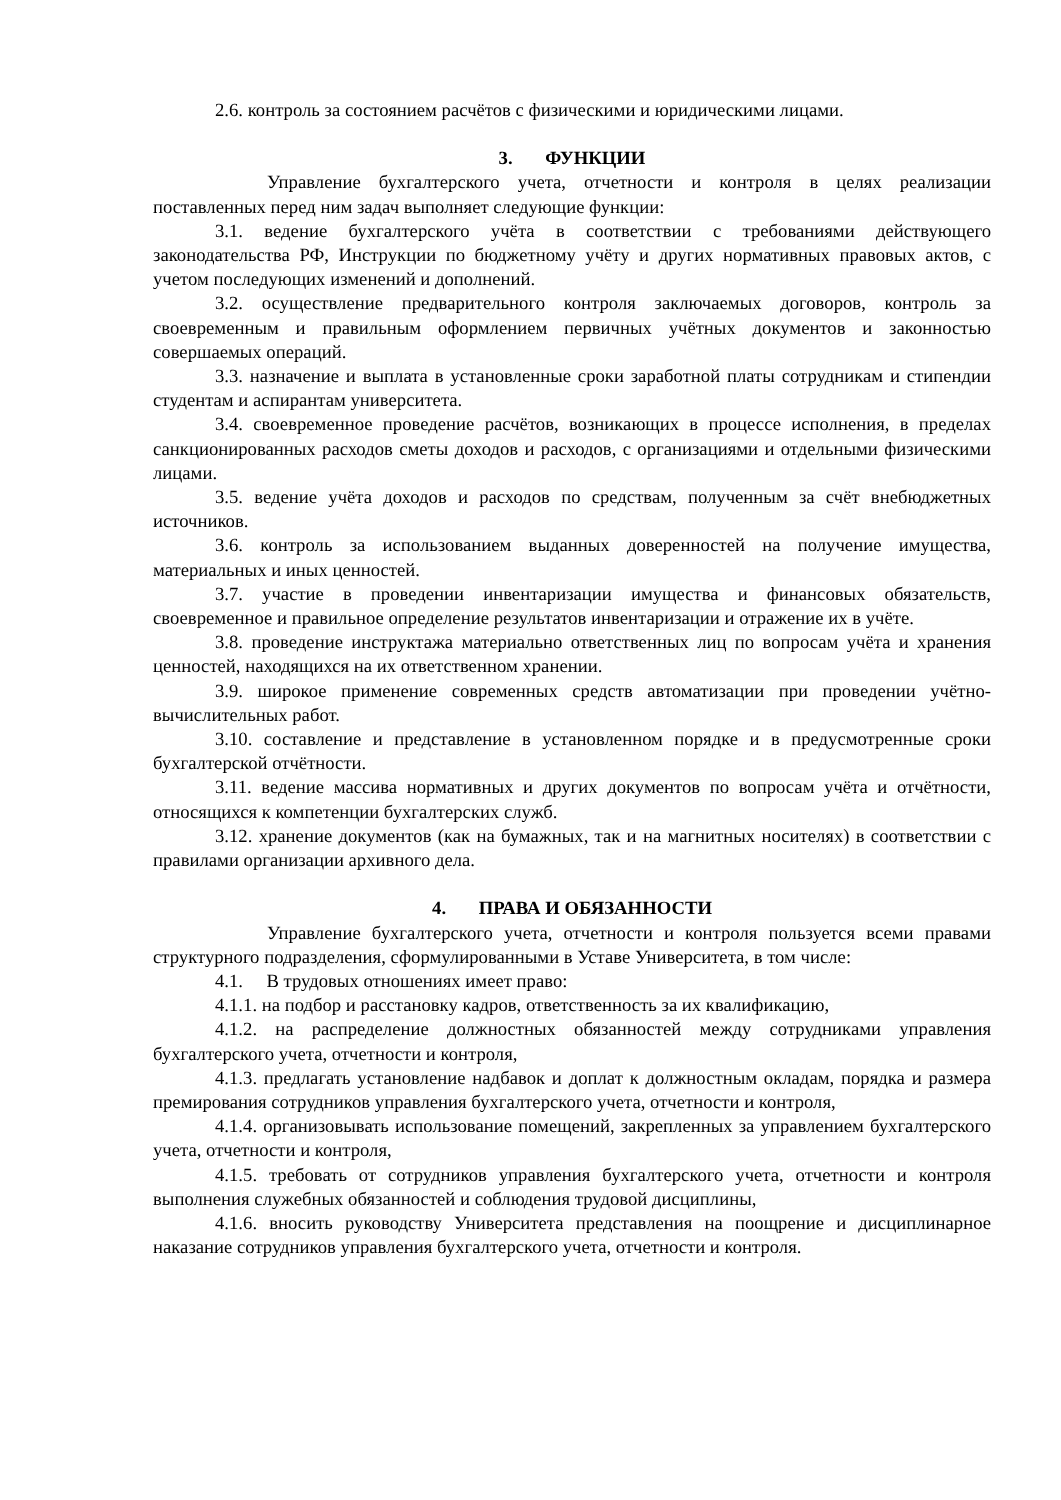2.6. контроль за состоянием расчётов с физическими и юридическими лицами.
3. ФУНКЦИИ
Управление бухгалтерского учета, отчетности и контроля в целях реализации поставленных перед ним задач выполняет следующие функции:
3.1. ведение бухгалтерского учёта в соответствии с требованиями действующего законодательства РФ, Инструкции по бюджетному учёту и других нормативных правовых актов, с учетом последующих изменений и дополнений.
3.2. осуществление предварительного контроля заключаемых договоров, контроль за своевременным и правильным оформлением первичных учётных документов и законностью совершаемых операций.
3.3. назначение и выплата в установленные сроки заработной платы сотрудникам и стипендии студентам и аспирантам университета.
3.4. своевременное проведение расчётов, возникающих в процессе исполнения, в пределах санкционированных расходов сметы доходов и расходов, с организациями и отдельными физическими лицами.
3.5. ведение учёта доходов и расходов по средствам, полученным за счёт внебюджетных источников.
3.6. контроль за использованием выданных доверенностей на получение имущества, материальных и иных ценностей.
3.7. участие в проведении инвентаризации имущества и финансовых обязательств, своевременное и правильное определение результатов инвентаризации и отражение их в учёте.
3.8. проведение инструктажа материально ответственных лиц по вопросам учёта и хранения ценностей, находящихся на их ответственном хранении.
3.9. широкое применение современных средств автоматизации при проведении учётно-вычислительных работ.
3.10. составление и представление в установленном порядке и в предусмотренные сроки бухгалтерской отчётности.
3.11. ведение массива нормативных и других документов по вопросам учёта и отчётности, относящихся к компетенции бухгалтерских служб.
3.12. хранение документов (как на бумажных, так и на магнитных носителях) в соответствии с правилами организации архивного дела.
4. ПРАВА И ОБЯЗАННОСТИ
Управление бухгалтерского учета, отчетности и контроля пользуется всеми правами структурного подразделения, сформулированными в Уставе Университета, в том числе:
4.1. В трудовых отношениях имеет право:
4.1.1. на подбор и расстановку кадров, ответственность за их квалификацию,
4.1.2. на распределение должностных обязанностей между сотрудниками управления бухгалтерского учета, отчетности и контроля,
4.1.3. предлагать установление надбавок и доплат к должностным окладам, порядка и размера премирования сотрудников управления бухгалтерского учета, отчетности и контроля,
4.1.4. организовывать использование помещений, закрепленных за управлением бухгалтерского учета, отчетности и контроля,
4.1.5. требовать от сотрудников управления бухгалтерского учета, отчетности и контроля выполнения служебных обязанностей и соблюдения трудовой дисциплины,
4.1.6. вносить руководству Университета представления на поощрение и дисциплинарное наказание сотрудников управления бухгалтерского учета, отчетности и контроля.